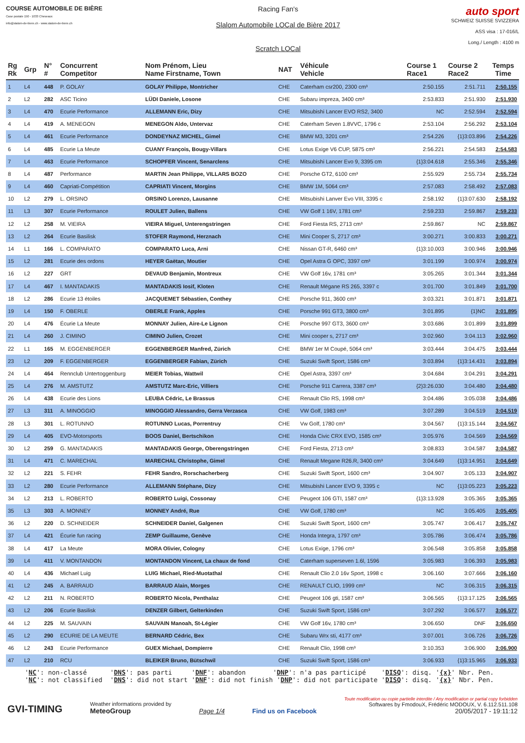COURSE AUTOMOBILE DE BIÈRE
Case postale 150 - 1033 Cheseaux
info@slalom-de-biere.ch - www.slalom-de-biere.ch
Racing Fan's
Slalom Automobile LOCal de Bière 2017
Scratch LOCal
auto sport
SCHWEIZ SUISSE SVIZZERA
ASS visa : 17-016/L
Long./ Length : 4100 m
| Rg Rk | Grp | N° # | Concurrent Competitor | Nom Prénom, Lieu Name Firstname, Town | NAT | Véhicule Vehicle | Course 1 Race1 | Course 2 Race2 | Temps Time |
| --- | --- | --- | --- | --- | --- | --- | --- | --- | --- |
| 1 | L4 | 448 | P. GOLAY | GOLAY Philippe, Montricher | CHE | Caterham csr200, 2300 cm³ | 2:50.155 | 2:51.711 | 2:50.155 |
| 2 | L2 | 282 | ASC Ticino | LÜDI Daniele, Losone | CHE | Subaru impreza, 3400 cm³ | 2:53.833 | 2:51.930 | 2:51.930 |
| 3 | L4 | 470 | Ecurie Performance | ALLEMANN Eric, Dizy | CHE | Mitsubishi Lancer EVO RS2, 3400 | NC | 2:52.594 | 2:52.594 |
| 4 | L4 | 419 | A. MENEGON | MENEGON Aldo, Untervaz | CHE | Caterham Seven 1.8VVC, 1796 c | 2:53.104 | 2:56.292 | 2:53.104 |
| 5 | L4 | 461 | Ecurie Performance | DONDEYNAZ MICHEL, Gimel | CHE | BMW M3, 3201 cm³ | 2:54.226 | {1}3:03.896 | 2:54.226 |
| 6 | L4 | 485 | Ecurie La Meute | CUANY François, Bougy-Villars | CHE | Lotus Exige V6 CUP, 5875 cm³ | 2:56.221 | 2:54.583 | 2:54.583 |
| 7 | L4 | 463 | Ecurie Performance | SCHOPFER Vincent, Senarclens | CHE | Mitsubishi Lancer Evo 9, 3395 cm | {1}3:04.618 | 2:55.346 | 2:55.346 |
| 8 | L4 | 487 | Performance | MARTIN Jean Philippe, VILLARS BOZO | CHE | Porsche GT2, 6100 cm³ | 2:55.929 | 2:55.734 | 2:55.734 |
| 9 | L4 | 460 | Capriati-Compétition | CAPRIATI Vincent, Morgins | CHE | BMW 1M, 5064 cm³ | 2:57.083 | 2:58.492 | 2:57.083 |
| 10 | L2 | 279 | L. ORSINO | ORSINO Lorenzo, Lausanne | CHE | Mitsubishi Lanver Evo VIII, 3395 c | 2:58.192 | {1}3:07.630 | 2:58.192 |
| 11 | L3 | 307 | Ecurie Performance | ROULET Julien, Ballens | CHE | VW Golf 1 16V, 1781 cm³ | 2:59.233 | 2:59.867 | 2:59.233 |
| 12 | L2 | 258 | M. VIEIRA | VIEIRA Miguel, Unterengstringen | CHE | Ford Fiesta RS, 2713 cm³ | 2:59.867 | NC | 2:59.867 |
| 13 | L2 | 264 | Ecurie Basilisk | STOFER Raymond, Herznach | CHE | Mini Cooper S, 2717 cm³ | 3:00.271 | 3:00.833 | 3:00.271 |
| 14 | L1 | 166 | L. COMPARATO | COMPARATO Luca, Arni | CHE | Nissan GT-R, 6460 cm³ | {1}3:10.003 | 3:00.946 | 3:00.946 |
| 15 | L2 | 281 | Ecurie des ordons | HEYER Gaëtan, Moutier | CHE | Opel Astra G OPC, 3397 cm³ | 3:01.199 | 3:00.974 | 3:00.974 |
| 16 | L2 | 227 | GRT | DEVAUD Benjamin, Montreux | CHE | VW Golf 16v, 1781 cm³ | 3:05.265 | 3:01.344 | 3:01.344 |
| 17 | L4 | 467 | I. MANTADAKIS | MANTADAKIS Iosif, Kloten | CHE | Renault Mégane RS 265, 3397 c | 3:01.700 | 3:01.849 | 3:01.700 |
| 18 | L2 | 286 | Ecurie 13 étoiles | JACQUEMET Sébastien, Conthey | CHE | Porsche 911, 3600 cm³ | 3:03.321 | 3:01.871 | 3:01.871 |
| 19 | L4 | 150 | F. OBERLE | OBERLE Frank, Apples | CHE | Porsche 991 GT3, 3800 cm³ | 3:01.895 | {1}NC | 3:01.895 |
| 20 | L4 | 476 | Écurie La Meute | MONNAY Julien, Aire-Le Lignon | CHE | Porsche 997 GT3, 3600 cm³ | 3:03.686 | 3:01.899 | 3:01.899 |
| 21 | L4 | 260 | J. CIMINO | CIMINO Julien, Crozet | CHE | Mini cooper s, 2717 cm³ | 3:02.960 | 3:04.113 | 3:02.960 |
| 22 | L1 | 165 | M. EGGENBERGER | EGGENBERGER Manfred, Zürich | CHE | BMW 1er M Coupé, 5064 cm³ | 3:03.444 | 3:04.475 | 3:03.444 |
| 23 | L2 | 209 | F. EGGENBERGER | EGGENBERGER Fabian, Zürich | CHE | Suzuki Swift Sport, 1586 cm³ | 3:03.894 | {1}3:14.431 | 3:03.894 |
| 24 | L4 | 464 | Rennclub Untertoggenburg | MEIER Tobias, Wattwil | CHE | Opel Astra, 3397 cm³ | 3:04.684 | 3:04.291 | 3:04.291 |
| 25 | L4 | 276 | M. AMSTUTZ | AMSTUTZ Marc-Eric, Villiers | CHE | Porsche 911 Carrera, 3387 cm³ | {2}3:26.030 | 3:04.480 | 3:04.480 |
| 26 | L4 | 438 | Ecurie des Lions | LEUBA Cédric, Le Brassus | CHE | Renault Clio RS, 1998 cm³ | 3:04.486 | 3:05.038 | 3:04.486 |
| 27 | L3 | 311 | A. MINOGGIO | MINOGGIO Alessandro, Gerra Verzasca | CHE | VW Golf, 1983 cm³ | 3:07.289 | 3:04.519 | 3:04.519 |
| 28 | L3 | 301 | L. ROTUNNO | ROTUNNO Lucas, Porrentruy | CHE | Vw Golf, 1780 cm³ | 3:04.567 | {1}3:15.144 | 3:04.567 |
| 29 | L4 | 405 | EVO-Motorsports | BOOS Daniel, Bertschikon | CHE | Honda Civic CRX EVO, 1585 cm³ | 3:05.976 | 3:04.569 | 3:04.569 |
| 30 | L2 | 259 | G. MANTADAKIS | MANTADAKIS George, Oberengstringen | CHE | Ford Fiesta, 2713 cm³ | 3:08.833 | 3:04.587 | 3:04.587 |
| 31 | L4 | 471 | C. MARECHAL | MARECHAL Christophe, Gimel | CHE | Renault Megane R26.R, 3400 cm³ | 3:04.649 | {1}3:14.951 | 3:04.649 |
| 32 | L2 | 221 | S. FEHR | FEHR Sandro, Rorschacherberg | CHE | Suzuki Swift Sport, 1600 cm³ | 3:04.907 | 3:05.133 | 3:04.907 |
| 33 | L2 | 280 | Ecurie Performance | ALLEMANN Stéphane, Dizy | CHE | Mitsubishi Lancer EVO 9, 3395 c | NC | {1}3:05.223 | 3:05.223 |
| 34 | L2 | 213 | L. ROBERTO | ROBERTO Luigi, Cossonay | CHE | Peugeot 106 GTI, 1587 cm³ | {1}3:13.928 | 3:05.365 | 3:05.365 |
| 35 | L3 | 303 | A. MONNEY | MONNEY André, Rue | CHE | VW Golf, 1780 cm³ | NC | 3:05.405 | 3:05.405 |
| 36 | L2 | 220 | D. SCHNEIDER | SCHNEIDER Daniel, Galgenen | CHE | Suzuki Swift Sport, 1600 cm³ | 3:05.747 | 3:06.417 | 3:05.747 |
| 37 | L4 | 421 | Écurie fun racing | ZEMP Guillaume, Genève | CHE | Honda Integra, 1797 cm³ | 3:05.786 | 3:06.474 | 3:05.786 |
| 38 | L4 | 417 | La Meute | MORA Olivier, Cologny | CHE | Lotus Exige, 1796 cm³ | 3:06.548 | 3:05.858 | 3:05.858 |
| 39 | L4 | 411 | V. MONTANDON | MONTANDON Vincent, La chaux de fond | CHE | Caterham superseven 1.6l, 1596 | 3:05.983 | 3:06.393 | 3:05.983 |
| 40 | L4 | 436 | Michael Luig | LUIG Michael, Ried-Muotathal | CHE | Renault Clio 2.0 16v Sport, 1998 c | 3:06.160 | 3:07.666 | 3:06.160 |
| 41 | L2 | 245 | A. BARRAUD | BARRAUD Alain, Morges | CHE | RENAULT CLIO, 1999 cm³ | NC | 3:06.315 | 3:06.315 |
| 42 | L2 | 211 | N. ROBERTO | ROBERTO Nicola, Penthalaz | CHE | Peugeot 106 gti, 1587 cm³ | 3:06.565 | {1}3:17.125 | 3:06.565 |
| 43 | L2 | 206 | Ecurie Basilisk | DENZER Gilbert, Gelterkinden | CHE | Suzuki Swift Sport, 1586 cm³ | 3:07.292 | 3:06.577 | 3:06.577 |
| 44 | L2 | 225 | M. SAUVAIN | SAUVAIN Manoah, St-Légier | CHE | VW Golf 16v, 1780 cm³ | 3:06.650 | DNF | 3:06.650 |
| 45 | L2 | 290 | ECURIE DE LA MEUTE | BERNARD Cédric, Bex | CHE | Subaru Wrx sti, 4177 cm³ | 3:07.001 | 3:06.726 | 3:06.726 |
| 46 | L2 | 243 | Ecurie Performance | GUEX Michael, Dompierre | CHE | Renault Clio, 1998 cm³ | 3:10.353 | 3:06.900 | 3:06.900 |
| 47 | L2 | 210 | RCU | BLEIKER Bruno, Bütschwil | CHE | Suzuki Swift Sport, 1586 cm³ | 3:06.933 | {1}3:15.965 | 3:06.933 |
'NC': non-classé 'DNS': pas parti 'DNF': abandon 'DNP': n'a pas participé 'DISQ': disq. '{x}' Nbr. Pen. 'NC': not classified 'DNS': did not start 'DNF': did not finish 'DNP': did not participate 'DISQ': disq. '{x}' Nbr. Pen.
GVI-TIMING
Weather informations provided by
MeteoGroup
Page 1/4
Find us on Facebook
Toute modification ou copie partielle interdite / Any modification or partial copy forbidden
Softwares by FmodouX, Frédéric MODOUX, V. 6.112.511.108
20/05/2017 - 19:11:12